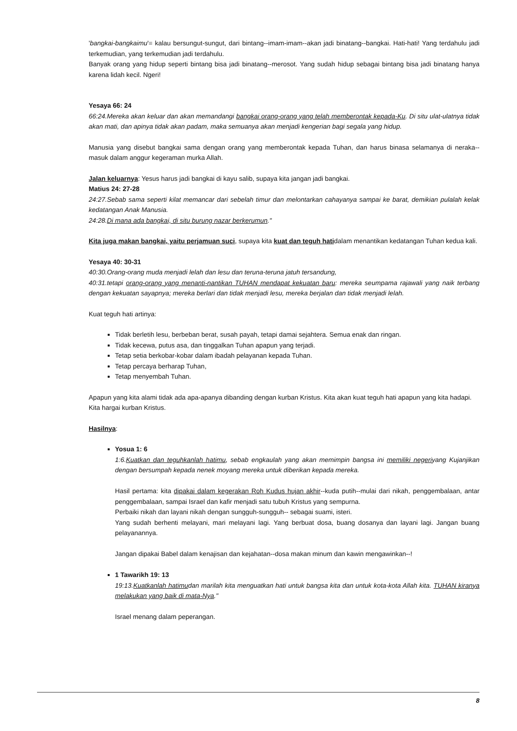'bangkai-bangkaimu'= kalau bersungut-sungut, dari bintang--imam-imam--akan jadi binatang--bangkai. Hati-hati! Yang terdahulu jadi terkemudian, yang terkemudian jadi terdahulu.
Banyak orang yang hidup seperti bintang bisa jadi binatang--merosot. Yang sudah hidup sebagai bintang bisa jadi binatang hanya karena lidah kecil. Ngeri!
Yesaya 66: 24
66:24.Mereka akan keluar dan akan memandangi bangkai orang-orang yang telah memberontak kepada-Ku. Di situ ulat-ulatnya tidak akan mati, dan apinya tidak akan padam, maka semuanya akan menjadi kengerian bagi segala yang hidup.
Manusia yang disebut bangkai sama dengan orang yang memberontak kepada Tuhan, dan harus binasa selamanya di neraka--masuk dalam anggur kegeraman murka Allah.
Jalan keluarnya: Yesus harus jadi bangkai di kayu salib, supaya kita jangan jadi bangkai.
Matius 24: 27-28
24:27.Sebab sama seperti kilat memancar dari sebelah timur dan melontarkan cahayanya sampai ke barat, demikian pulalah kelak kedatangan Anak Manusia.
24:28.Di mana ada bangkai, di situ burung nazar berkerumun."
Kita juga makan bangkai, yaitu perjamuan suci, supaya kita kuat dan teguh hatidalam menantikan kedatangan Tuhan kedua kali.
Yesaya 40: 30-31
40:30.Orang-orang muda menjadi lelah dan lesu dan teruna-teruna jatuh tersandung,
40:31.tetapi orang-orang yang menanti-nantikan TUHAN mendapat kekuatan baru: mereka seumpama rajawali yang naik terbang dengan kekuatan sayapnya; mereka berlari dan tidak menjadi lesu, mereka berjalan dan tidak menjadi lelah.
Kuat teguh hati artinya:
Tidak berletih lesu, berbeban berat, susah payah, tetapi damai sejahtera. Semua enak dan ringan.
Tidak kecewa, putus asa, dan tinggalkan Tuhan apapun yang terjadi.
Tetap setia berkobar-kobar dalam ibadah pelayanan kepada Tuhan.
Tetap percaya berharap Tuhan,
Tetap menyembah Tuhan.
Apapun yang kita alami tidak ada apa-apanya dibanding dengan kurban Kristus. Kita akan kuat teguh hati apapun yang kita hadapi.
Kita hargai kurban Kristus.
Hasilnya:
Yosua 1: 6
1:6.Kuatkan dan teguhkanlah hatimu, sebab engkaulah yang akan memimpin bangsa ini memiliki negeriyang Kujanjikan dengan bersumpah kepada nenek moyang mereka untuk diberikan kepada mereka.
Hasil pertama: kita dipakai dalam kegerakan Roh Kudus hujan akhir--kuda putih--mulai dari nikah, penggembalaan, antar penggembalaan, sampai Israel dan kafir menjadi satu tubuh Kristus yang sempurna.
Perbaiki nikah dan layani nikah dengan sungguh-sungguh-- sebagai suami, isteri.
Yang sudah berhenti melayani, mari melayani lagi. Yang berbuat dosa, buang dosanya dan layani lagi. Jangan buang pelayanannya.
Jangan dipakai Babel dalam kenajisan dan kejahatan--dosa makan minum dan kawin mengawinkan--!
1 Tawarikh 19: 13
19:13.Kuatkanlah hatimudan marilah kita menguatkan hati untuk bangsa kita dan untuk kota-kota Allah kita. TUHAN kiranya melakukan yang baik di mata-Nya."
Israel menang dalam peperangan.
8